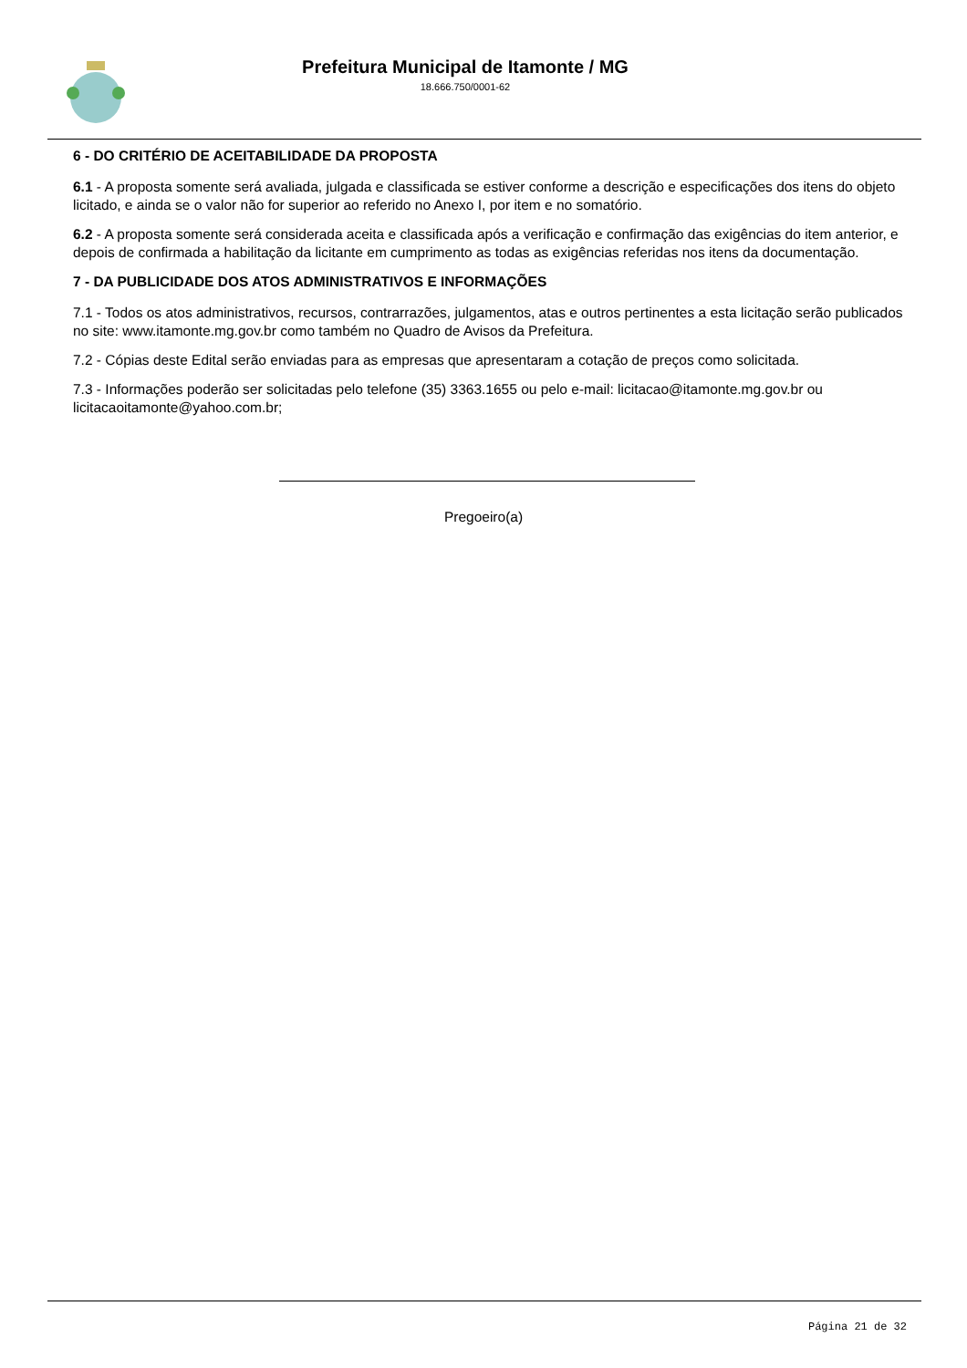Prefeitura Municipal de Itamonte / MG
18.666.750/0001-62
6 - DO CRITÉRIO DE ACEITABILIDADE DA PROPOSTA
6.1 - A proposta somente será avaliada, julgada e classificada se estiver conforme a descrição e especificações dos itens do objeto licitado, e ainda se o valor não for superior ao referido no Anexo I, por item e no somatório.
6.2 - A proposta somente será considerada aceita e classificada após a verificação e confirmação das exigências do item anterior, e depois de confirmada a habilitação da licitante em cumprimento as todas as exigências referidas nos itens da documentação.
7 - DA PUBLICIDADE DOS ATOS ADMINISTRATIVOS E INFORMAÇÕES
7.1 - Todos os atos administrativos, recursos, contrarrazões, julgamentos, atas e outros pertinentes a esta licitação serão publicados no site: www.itamonte.mg.gov.br como também no Quadro de Avisos da Prefeitura.
7.2 - Cópias deste Edital serão enviadas para as empresas que apresentaram a cotação de preços como solicitada.
7.3 - Informações poderão ser solicitadas pelo telefone (35) 3363.1655 ou pelo e-mail: licitacao@itamonte.mg.gov.br ou licitacaoitamonte@yahoo.com.br;
Pregoeiro(a)
Página 21 de 32